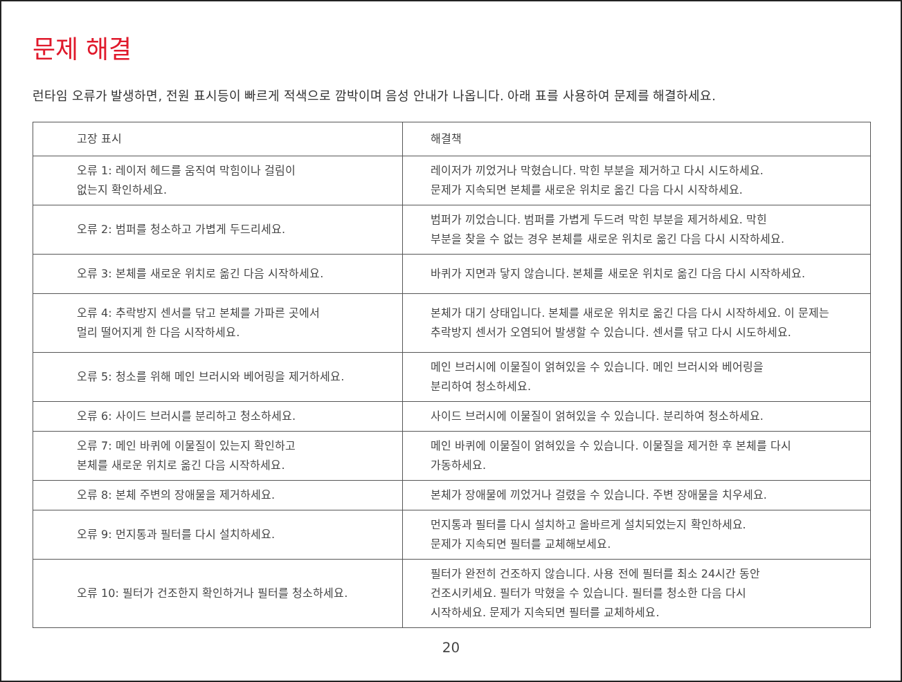문제 해결
런타임 오류가 발생하면, 전원 표시등이 빠르게 적색으로 깜박이며 음성 안내가 나옵니다. 아래 표를 사용하여 문제를 해결하세요.
| 고장 표시 | 해결책 |
| --- | --- |
| 오류 1: 레이저 헤드를 움직여 막힘이나 걸림이 없는지 확인하세요. | 레이저가 끼었거나 막혔습니다. 막힌 부분을 제거하고 다시 시도하세요. 문제가 지속되면 본체를 새로운 위치로 옮긴 다음 다시 시작하세요. |
| 오류 2: 범퍼를 청소하고 가볍게 두드리세요. | 범퍼가 끼었습니다. 범퍼를 가볍게 두드려 막힌 부분을 제거하세요. 막힌 부분을 찾을 수 없는 경우 본체를 새로운 위치로 옮긴 다음 다시 시작하세요. |
| 오류 3: 본체를 새로운 위치로 옮긴 다음 시작하세요. | 바퀴가 지면과 닿지 않습니다. 본체를 새로운 위치로 옮긴 다음 다시 시작하세요. |
| 오류 4: 추락방지 센서를 닦고 본체를 가파른 곳에서 멀리 떨어지게 한 다음 시작하세요. | 본체가 대기 상태입니다. 본체를 새로운 위치로 옮긴 다음 다시 시작하세요. 이 문제는 추락방지 센서가 오염되어 발생할 수 있습니다. 센서를 닦고 다시 시도하세요. |
| 오류 5: 청소를 위해 메인 브러시와 베어링을 제거하세요. | 메인 브러시에 이물질이 얽혀있을 수 있습니다. 메인 브러시와 베어링을 분리하여 청소하세요. |
| 오류 6: 사이드 브러시를 분리하고 청소하세요. | 사이드 브러시에 이물질이 얽혀있을 수 있습니다. 분리하여 청소하세요. |
| 오류 7: 메인 바퀴에 이물질이 있는지 확인하고 본체를 새로운 위치로 옮긴 다음 시작하세요. | 메인 바퀴에 이물질이 얽혀있을 수 있습니다. 이물질을 제거한 후 본체를 다시 가동하세요. |
| 오류 8: 본체 주변의 장애물을 제거하세요. | 본체가 장애물에 끼었거나 걸렸을 수 있습니다. 주변 장애물을 치우세요. |
| 오류 9: 먼지통과 필터를 다시 설치하세요. | 먼지통과 필터를 다시 설치하고 올바르게 설치되었는지 확인하세요. 문제가 지속되면 필터를 교체해보세요. |
| 오류 10: 필터가 건조한지 확인하거나 필터를 청소하세요. | 필터가 완전히 건조하지 않습니다. 사용 전에 필터를 최소 24시간 동안 건조시키세요. 필터가 막혔을 수 있습니다. 필터를 청소한 다음 다시 시작하세요. 문제가 지속되면 필터를 교체하세요. |
20